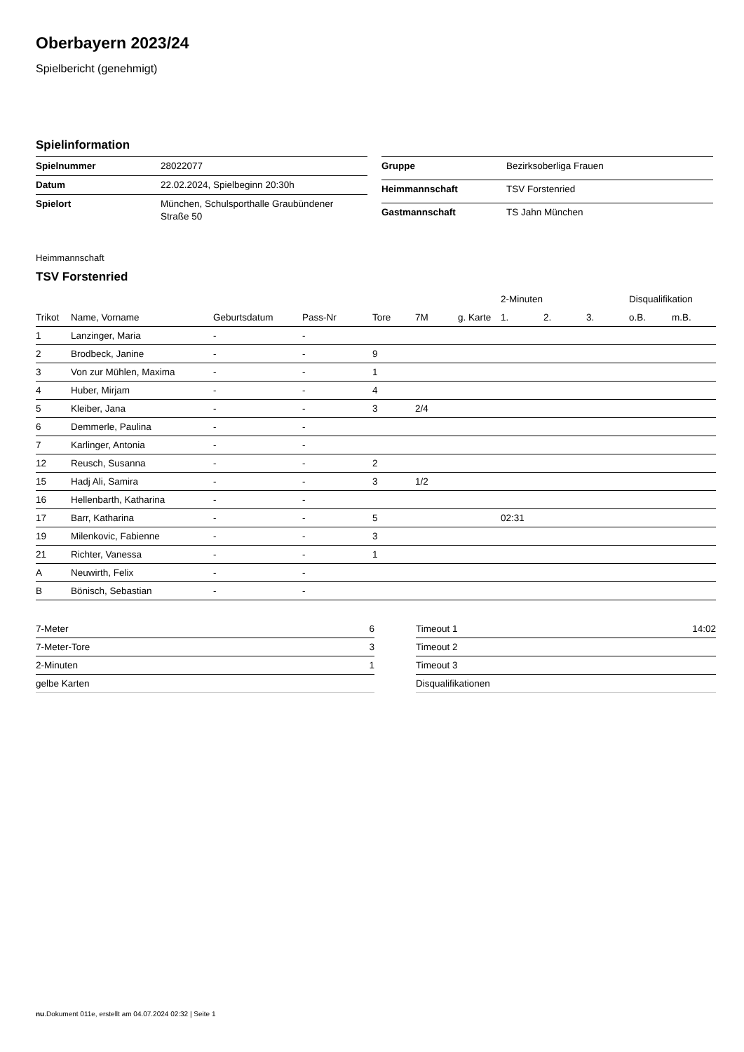Oberbayern 2023/24
Spielbericht (genehmigt)
Spielinformation
| Spielnummer | 28022077 |
| Datum | 22.02.2024, Spielbeginn 20:30h |
| Spielort | München, Schulsporthalle Graubündener Straße 50 |
| Gruppe | Bezirksoberliga Frauen |
| Heimmannschaft | TSV Forstenried |
| Gastmannschaft | TS Jahn München |
Heimmannschaft
TSV Forstenried
| | | | | | | | 2-Minuten | | | Disqualifikation | |
| --- | --- | --- | --- | --- | --- | --- | --- | --- | --- | --- | --- |
| Trikot | Name, Vorname | Geburtsdatum | Pass-Nr | Tore | 7M | g. Karte | 1. | 2. | 3. | o.B. | m.B. |
| 1 | Lanzinger, Maria | - | - | | | | | | | | |
| 2 | Brodbeck, Janine | - | - | 9 | | | | | | | |
| 3 | Von zur Mühlen, Maxima | - | - | 1 | | | | | | | |
| 4 | Huber, Mirjam | - | - | 4 | | | | | | | |
| 5 | Kleiber, Jana | - | - | 3 | 2/4 | | | | | | |
| 6 | Demmerle, Paulina | - | - | | | | | | | | |
| 7 | Karlinger, Antonia | - | - | | | | | | | | |
| 12 | Reusch, Susanna | - | - | 2 | | | | | | | |
| 15 | Hadj Ali, Samira | - | - | 3 | 1/2 | | | | | | |
| 16 | Hellenbarth, Katharina | - | - | | | | | | | | |
| 17 | Barr, Katharina | - | - | 5 | | | 02:31 | | | | |
| 19 | Milenkovic, Fabienne | - | - | 3 | | | | | | | |
| 21 | Richter, Vanessa | - | - | 1 | | | | | | | |
| A | Neuwirth, Felix | - | - | | | | | | | | |
| B | Bönisch, Sebastian | - | - | | | | | | | | |
| 7-Meter | 6 |
| 7-Meter-Tore | 3 |
| 2-Minuten | 1 |
| gelbe Karten | |
| Timeout 1 | 14:02 |
| Timeout 2 | |
| Timeout 3 | |
| Disqualifikationen | |
nu.Dokument 011e, erstellt am 04.07.2024 02:32 | Seite 1